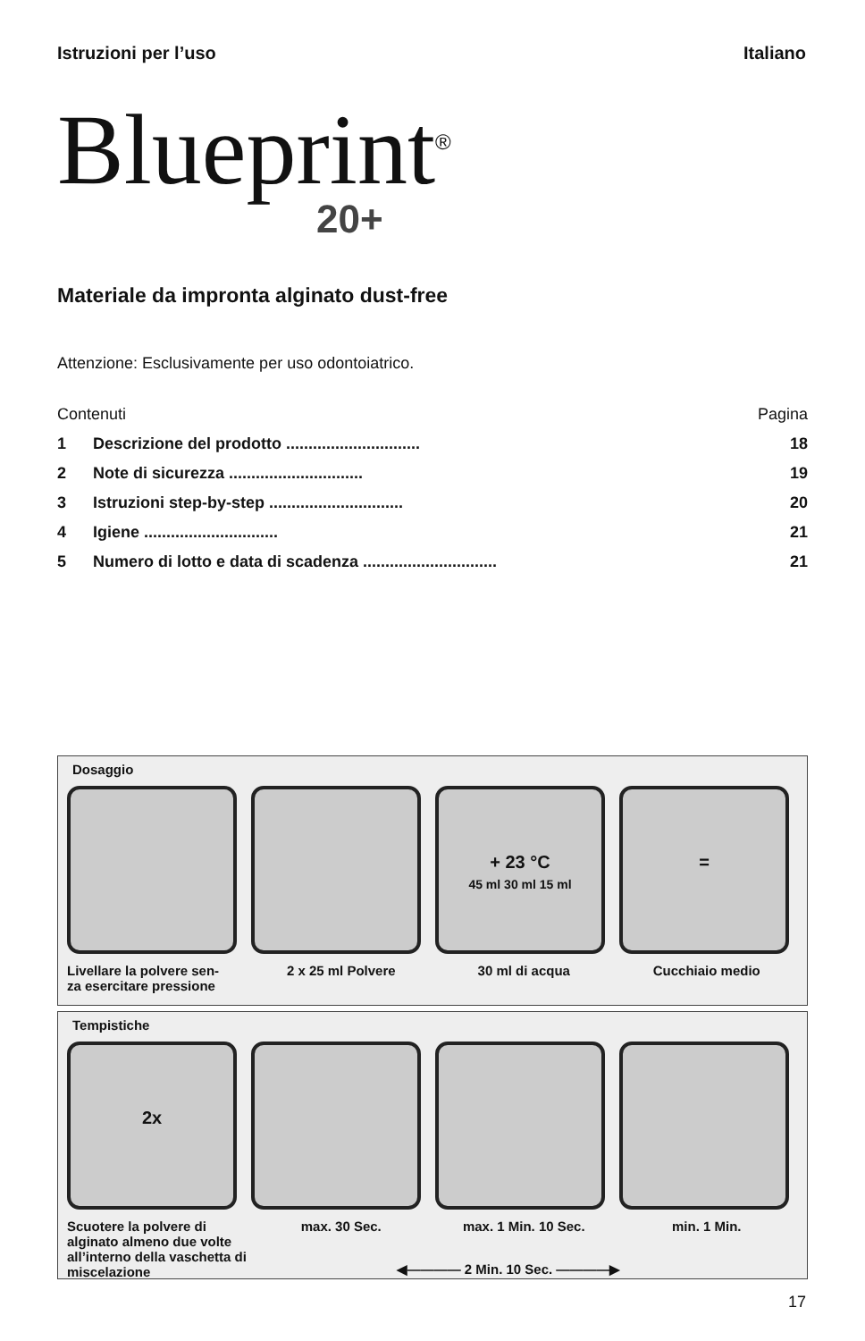Istruzioni per l’uso Italiano
Blueprint<sup>®</sup>
20+
Materiale da impronta alginato dust-free
Attenzione: Esclusivamente per uso odontoiatrico.
| Contenuti | | Pagina |
| 1 | Descrizione del prodotto .............................. | 18 |
| 2 | Note di sicurezza .............................. | 19 |
| 3 | Istruzioni step-by-step .............................. | 20 |
| 4 | Igiene .............................. | 21 |
| 5 | Numero di lotto e data di scadenza .............................. | 21 |
Dosaggio
+ 23 °C
45 ml 30 ml 15 ml
=
Livellare la polvere sen-
za esercitare pressione
2 x 25 ml Polvere 30 ml di acqua Cucchiaio medio
Tempistiche
2x
Scuotere la polvere di alginato almeno due volte all’interno della vaschetta di miscelazione
max. 30 Sec. max. 1 Min. 10 Sec. min. 1 Min.
◀———— 2 Min. 10 Sec. ————▶
17